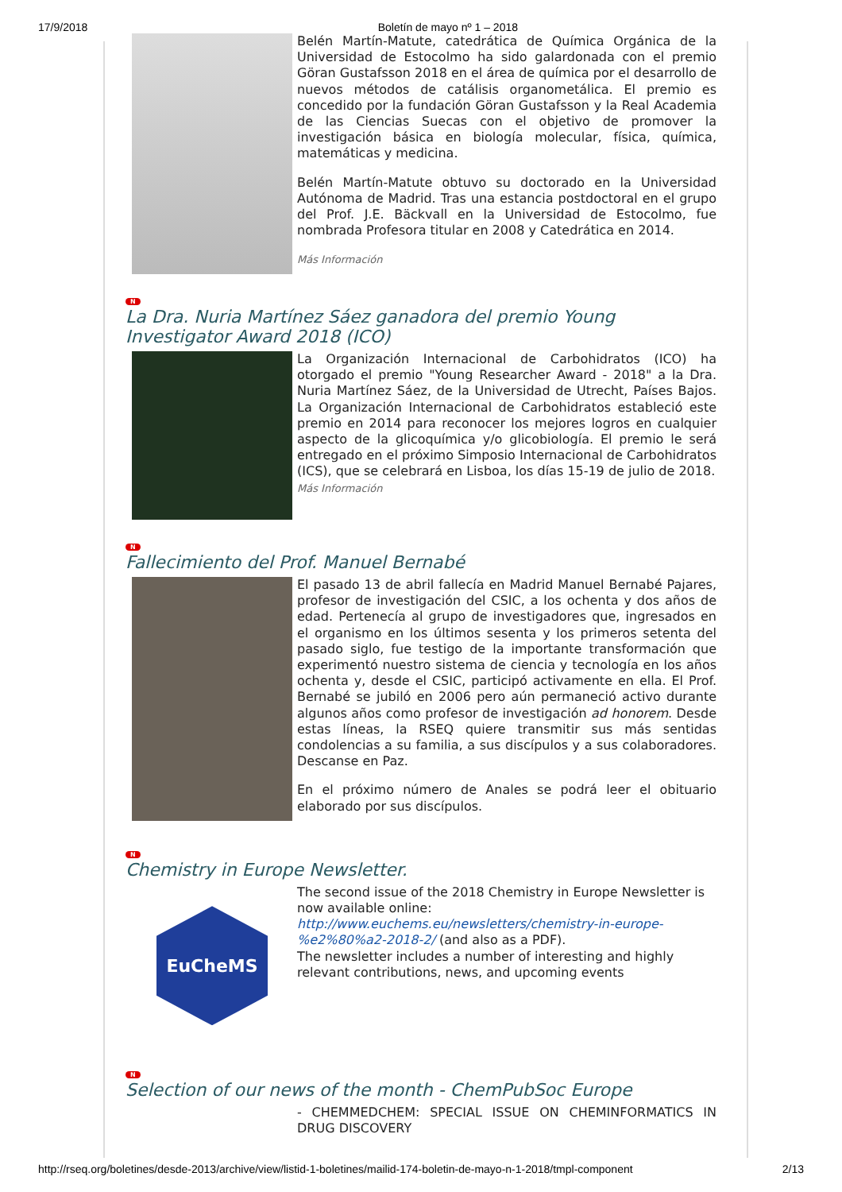17/9/2018 Boletín de mayo nº 1 – 2018
Belén Martín-Matute, catedrática de Química Orgánica de la Universidad de Estocolmo ha sido galardonada con el premio Göran Gustafsson 2018 en el área de química por el desarrollo de nuevos métodos de catálisis organometálica. El premio es concedido por la fundación Göran Gustafsson y la Real Academia de las Ciencias Suecas con el objetivo de promover la investigación básica en biología molecular, física, química, matemáticas y medicina.
Belén Martín-Matute obtuvo su doctorado en la Universidad Autónoma de Madrid. Tras una estancia postdoctoral en el grupo del Prof. J.E. Bäckvall en la Universidad de Estocolmo, fue nombrada Profesora titular en 2008 y Catedrática en 2014.
Más Información
N
La Dra. Nuria Martínez Sáez ganadora del premio Young Investigator Award 2018 (ICO)
La Organización Internacional de Carbohidratos (ICO) ha otorgado el premio "Young Researcher Award - 2018" a la Dra. Nuria Martínez Sáez, de la Universidad de Utrecht, Países Bajos. La Organización Internacional de Carbohidratos estableció este premio en 2014 para reconocer los mejores logros en cualquier aspecto de la glicoquímica y/o glicobiología. El premio le será entregado en el próximo Simposio Internacional de Carbohidratos (ICS), que se celebrará en Lisboa, los días 15-19 de julio de 2018.
Más Información
N
Fallecimiento del Prof. Manuel Bernabé
El pasado 13 de abril fallecía en Madrid Manuel Bernabé Pajares, profesor de investigación del CSIC, a los ochenta y dos años de edad. Pertenecía al grupo de investigadores que, ingresados en el organismo en los últimos sesenta y los primeros setenta del pasado siglo, fue testigo de la importante transformación que experimentó nuestro sistema de ciencia y tecnología en los años ochenta y, desde el CSIC, participó activamente en ella. El Prof. Bernabé se jubiló en 2006 pero aún permaneció activo durante algunos años como profesor de investigación ad honorem. Desde estas líneas, la RSEQ quiere transmitir sus más sentidas condolencias a su familia, a sus discípulos y a sus colaboradores. Descanse en Paz.
En el próximo número de Anales se podrá leer el obituario elaborado por sus discípulos.
N
Chemistry in Europe Newsletter.
EuCheMS
The second issue of the 2018 Chemistry in Europe Newsletter is now available online: http://www.euchems.eu/newsletters/chemistry-in-europe-%e2%80%a2-2018-2/ (and also as a PDF).
The newsletter includes a number of interesting and highly relevant contributions, news, and upcoming events
N
Selection of our news of the month - ChemPubSoc Europe
- CHEMMEDCHEM: SPECIAL ISSUE ON CHEMINFORMATICS IN DRUG DISCOVERY
http://rseq.org/boletines/desde-2013/archive/view/listid-1-boletines/mailid-174-boletin-de-mayo-n-1-2018/tmpl-component 2/13